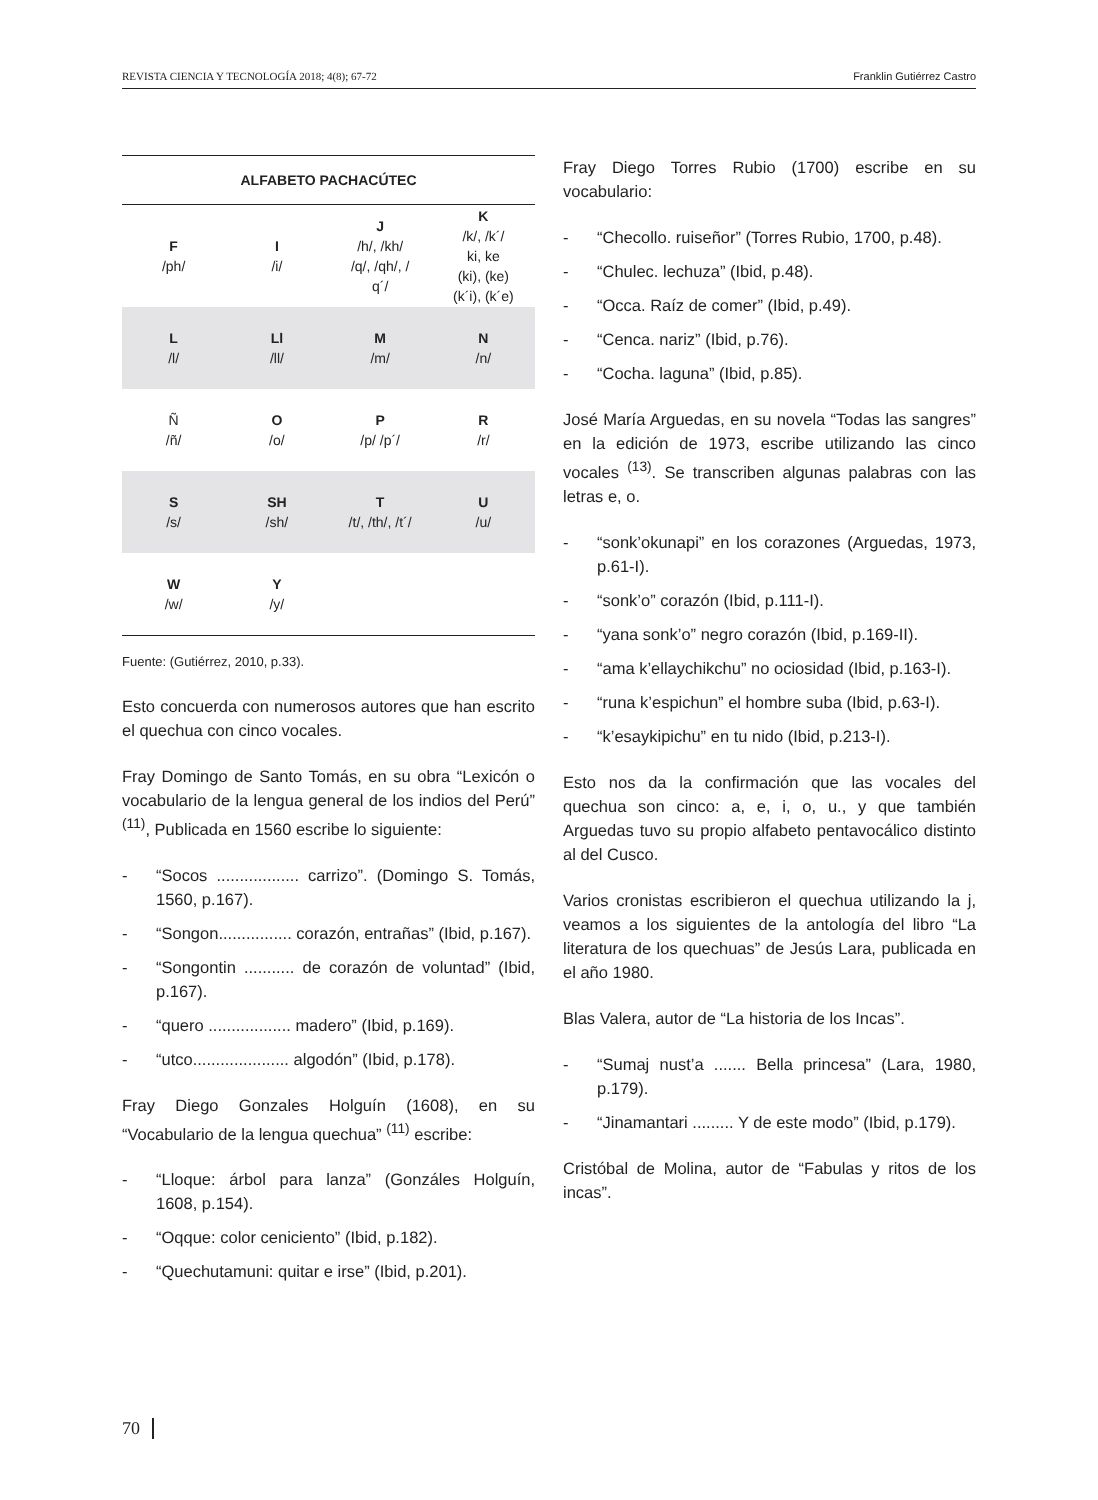REVISTA CIENCIA Y TECNOLOGÍA 2018; 4(8); 67-72 Franklin Gutiérrez Castro
| ALFABETO PACHACÚTEC | | | |
| --- | --- | --- | --- |
| F /ph/ | I /i/ | J /h/, /kh/ /q/, /qh/, / q´/ | K /k/, /k´/ ki, ke (ki), (ke) (k´i), (k´e) |
| L /l/ | Ll /ll/ | M /m/ | N /n/ |
| Ñ /ñ/ | O /o/ | P /p/ /p´/ | R /r/ |
| S /s/ | SH /sh/ | T /t/, /th/, /t´/ | U /u/ |
| W /w/ | Y /y/ | | |
Fuente: (Gutiérrez, 2010, p.33).
Esto concuerda con numerosos autores que han escrito el quechua con cinco vocales.
Fray Domingo de Santo Tomás, en su obra “Lexicón o vocabulario de la lengua general de los indios del Perú” <sup>(11)</sup>, Publicada en 1560 escribe lo siguiente:
- “Socos .................. carrizo”. (Domingo S. Tomás, 1560, p.167).
- “Songon................ corazón, entrañas” (Ibid, p.167).
- “Songontin ........... de corazón de voluntad” (Ibid, p.167).
- “quero .................. madero” (Ibid, p.169).
- “utco..................... algodón” (Ibid, p.178).
Fray Diego Gonzales Holguín (1608), en su “Vocabulario de la lengua quechua” <sup>(11)</sup> escribe:
- “Lloque: árbol para lanza” (Gonzáles Holguín, 1608, p.154).
- “Oqque: color ceniciento” (Ibid, p.182).
- “Quechutamuni: quitar e irse” (Ibid, p.201).
Fray Diego Torres Rubio (1700) escribe en su vocabulario:
- “Checollo. ruiseñor” (Torres Rubio, 1700, p.48).
- “Chulec. lechuza” (Ibid, p.48).
- “Occa. Raíz de comer” (Ibid, p.49).
- “Cenca. nariz” (Ibid, p.76).
- “Cocha. laguna” (Ibid, p.85).
José María Arguedas, en su novela “Todas las sangres” en la edición de 1973, escribe utilizando las cinco vocales <sup>(13)</sup>. Se transcriben algunas palabras con las letras e, o.
- “sonk’okunapi” en los corazones (Arguedas, 1973, p.61-I).
- “sonk’o” corazón (Ibid, p.111-I).
- “yana sonk’o” negro corazón (Ibid, p.169-II).
- “ama k’ellaychikchu” no ociosidad (Ibid, p.163-I).
- “runa k’espichun” el hombre suba (Ibid, p.63-I).
- “k’esaykipichu” en tu nido (Ibid, p.213-I).
Esto nos da la confirmación que las vocales del quechua son cinco: a, e, i, o, u., y que también Arguedas tuvo su propio alfabeto pentavocálico distinto al del Cusco.
Varios cronistas escribieron el quechua utilizando la j, veamos a los siguientes de la antología del libro “La literatura de los quechuas” de Jesús Lara, publicada en el año 1980.
Blas Valera, autor de “La historia de los Incas”.
- “Sumaj nust’a ....... Bella princesa” (Lara, 1980, p.179).
- “Jinamantari ......... Y de este modo” (Ibid, p.179).
Cristóbal de Molina, autor de “Fabulas y ritos de los incas”.
70